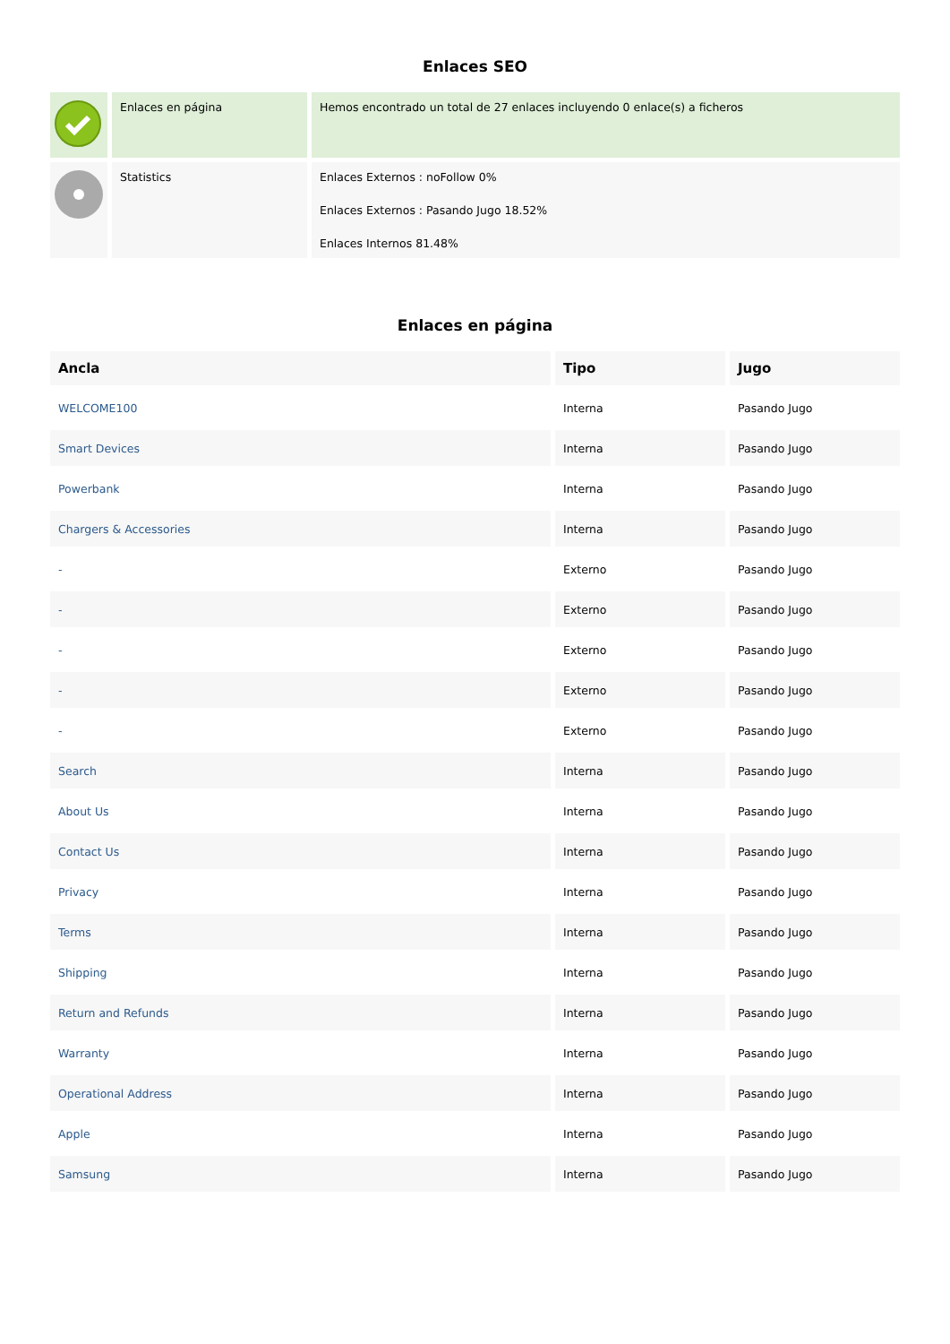Enlaces SEO
| | Enlaces en página | Hemos encontrado un total de 27 enlaces incluyendo 0 enlace(s) a ficheros |
| | Statistics | Enlaces Externos : noFollow 0% Enlaces Externos : Pasando Jugo 18.52% Enlaces Internos 81.48% |
Enlaces en página
| Ancla | Tipo | Jugo |
| --- | --- | --- |
| WELCOME100 | Interna | Pasando Jugo |
| Smart Devices | Interna | Pasando Jugo |
| Powerbank | Interna | Pasando Jugo |
| Chargers & Accessories | Interna | Pasando Jugo |
| - | Externo | Pasando Jugo |
| - | Externo | Pasando Jugo |
| - | Externo | Pasando Jugo |
| - | Externo | Pasando Jugo |
| - | Externo | Pasando Jugo |
| Search | Interna | Pasando Jugo |
| About Us | Interna | Pasando Jugo |
| Contact Us | Interna | Pasando Jugo |
| Privacy | Interna | Pasando Jugo |
| Terms | Interna | Pasando Jugo |
| Shipping | Interna | Pasando Jugo |
| Return and Refunds | Interna | Pasando Jugo |
| Warranty | Interna | Pasando Jugo |
| Operational Address | Interna | Pasando Jugo |
| Apple | Interna | Pasando Jugo |
| Samsung | Interna | Pasando Jugo |